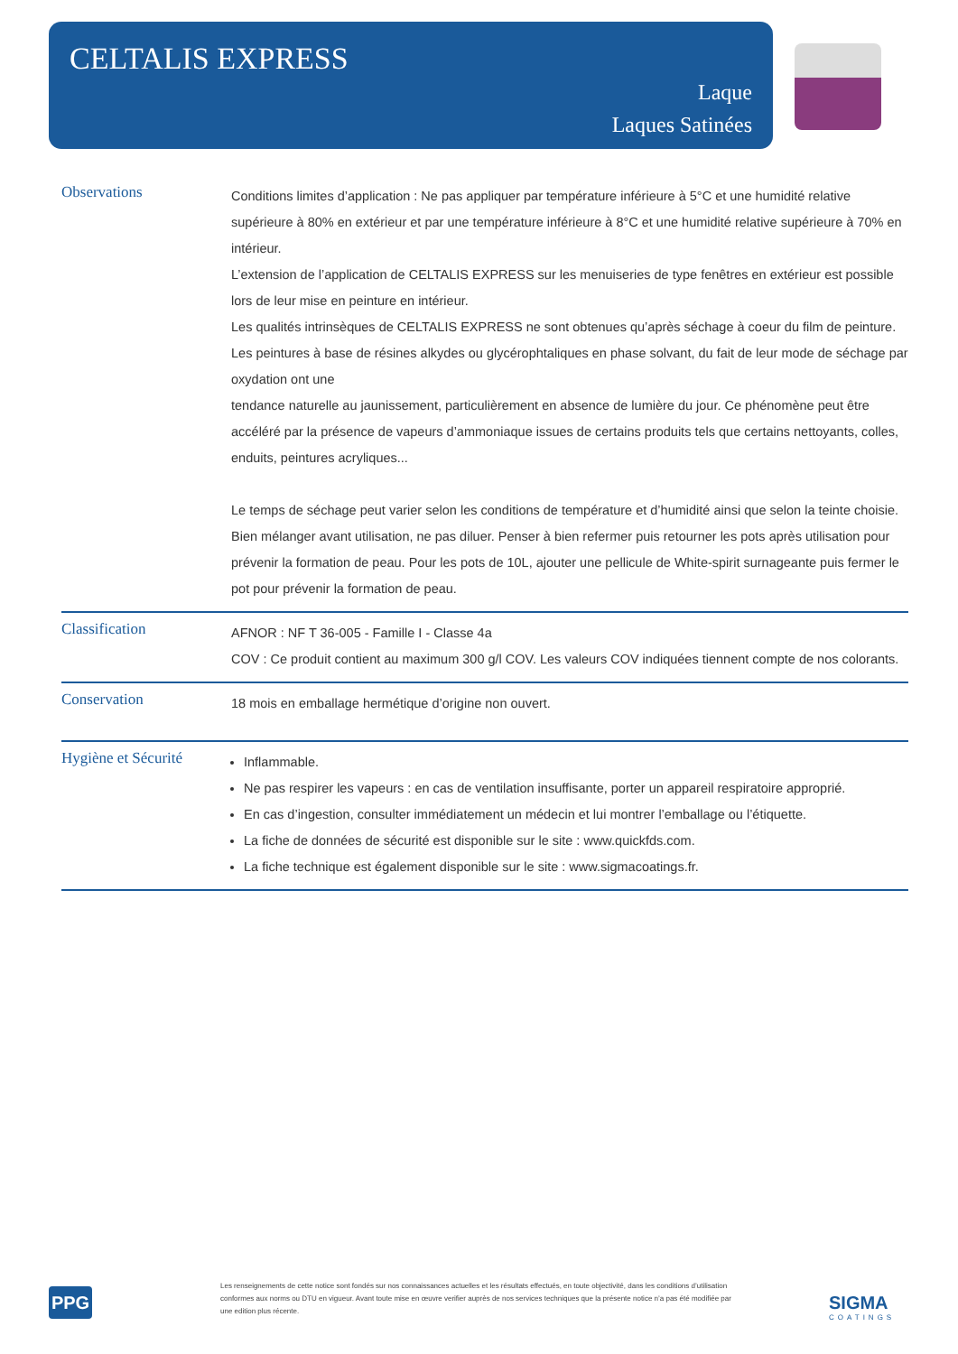CELTALIS EXPRESS
Laque
Laques Satinées
Observations
Conditions limites d’application : Ne pas appliquer par température inférieure à 5°C et une humidité relative supérieure à 80% en extérieur et par une température inférieure à 8°C et une humidité relative supérieure à 70% en intérieur.
L’extension de l’application de CELTALIS EXPRESS sur les menuiseries de type fenêtres en extérieur est possible lors de leur mise en peinture en intérieur.
Les qualités intrinsèques de CELTALIS EXPRESS ne sont obtenues qu’après séchage à coeur du film de peinture.
Les peintures à base de résines alkydes ou glycérophtaliques en phase solvant, du fait de leur mode de séchage par oxydation ont une
tendance naturelle au jaunissement, particulièrement en absence de lumière du jour. Ce phénomène peut être accéléré par la présence de vapeurs d’ammoniaque issues de certains produits tels que certains nettoyants, colles, enduits, peintures acryliques...
Le temps de séchage peut varier selon les conditions de température et d’humidité ainsi que selon la teinte choisie.
Bien mélanger avant utilisation, ne pas diluer. Penser à bien refermer puis retourner les pots après utilisation pour prévenir la formation de peau. Pour les pots de 10L, ajouter une pellicule de White-spirit surnageante puis fermer le pot pour prévenir la formation de peau.
Classification
AFNOR : NF T 36-005 - Famille I - Classe 4a
COV : Ce produit contient au maximum 300 g/l COV. Les valeurs COV indiquées tiennent compte de nos colorants.
Conservation
18 mois en emballage hermétique d’origine non ouvert.
Hygiène et Sécurité
Inflammable.
Ne pas respirer les vapeurs : en cas de ventilation insuffisante, porter un appareil respiratoire approprié.
En cas d’ingestion, consulter immédiatement un médecin et lui montrer l’emballage ou l’étiquette.
La fiche de données de sécurité est disponible sur le site : www.quickfds.com.
La fiche technique est également disponible sur le site : www.sigmacoatings.fr.
PPG
Les renseignements de cette notice sont fondés sur nos connaissances actuelles et les résultats effectués, en toute objectivité, dans les conditions d’utilisation conformes aux norms ou DTU en vigueur. Avant toute mise en œuvre verifier auprès de nos services techniques que la présente notice n’a pas été modifiée par une edition plus récente.
SIGMA
COATINGS